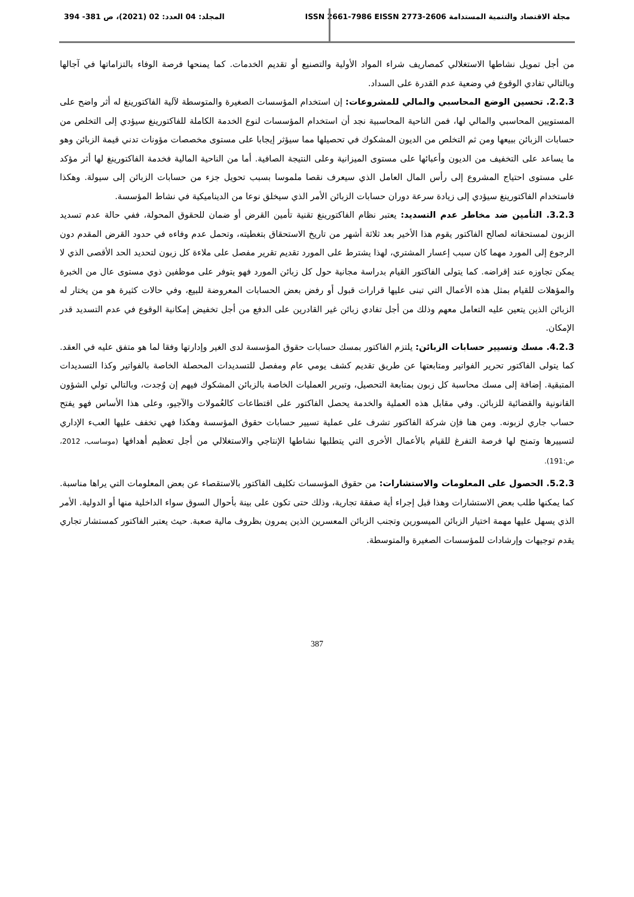مجلة الاقتصاد والتنمية المستدامة ISSN 2661-7986 EISSN 2773-2606
المجلد: 04 العدد: 02 (2021)، ص 381- 394
من أجل تمويل نشاطها الاستغلالي كمصاريف شراء المواد الأولية والتصنيع أو تقديم الخدمات. كما يمنحها فرصة الوفاء بالتزاماتها في آجالها وبالتالي تفادي الوقوع في وضعية عدم القدرة على السداد.
2.2.3. تحسين الوضع المحاسبي والمالي للمشروعات: إن استخدام المؤسسات الصغيرة والمتوسطة لآلية الفاكتورينغ له أثر واضح على المستويين المحاسبي والمالي لها، فمن الناحية المحاسبية نجد أن استخدام المؤسسات لنوع الخدمة الكاملة للفاكتورينغ سيؤدي إلى التخلص من حسابات الزبائن ببيعها ومن ثم التخلص من الديون المشكوك في تحصيلها مما سيؤثر إيجابا على مستوى مخصصات مؤونات تدني قيمة الزبائن وهو ما يساعد على التخفيف من الديون وأعبائها على مستوى الميزانية وعلى النتيجة الصافية. أما من الناحية المالية فخدمة الفاكتورينغ لها أثر مؤكد على مستوى احتياج المشروع إلى رأس المال العامل الذي سيعرف نقصا ملموسا بسبب تحويل جزء من حسابات الزبائن إلى سيولة. وهكذا فاستخدام الفاكتورينغ سيؤدي إلى زيادة سرعة دوران حسابات الزبائن الأمر الذي سيخلق نوعا من الديناميكية في نشاط المؤسسة.
3.2.3. التأمين ضد مخاطر عدم التسديد: يعتبر نظام الفاكتورينغ تقنية تأمين القرض أو ضمان للحقوق المحولة، ففي حالة عدم تسديد الزبون لمستحقاته لصالح الفاكتور يقوم هذا الأخير بعد ثلاثة أشهر من تاريخ الاستحقاق بتغطيته، وتحمل عدم وفاءه في حدود القرض المقدم دون الرجوع إلى المورد مهما كان سبب إعسار المشتري، لهذا يشترط على المورد تقديم تقرير مفصل على ملاءة كل زبون لتحديد الحد الأقصى الذي لا يمكن تجاوزه عند إقراضه. كما يتولى الفاكتور القيام بدراسة مجانية حول كل زبائن المورد فهو يتوفر على موظفين ذوي مستوى عال من الخبرة والمؤهلات للقيام بمثل هذه الأعمال التي تبنى عليها قرارات قبول أو رفض بعض الحسابات المعروضة للبيع، وفي حالات كثيرة هو من يختار له الزبائن الذين يتعين عليه التعامل معهم وذلك من أجل تفادي زبائن غير القادرين على الدفع من أجل تخفيض إمكانية الوقوع في عدم التسديد قدر الإمكان.
4.2.3. مسك وتسيير حسابات الزبائن: يلتزم الفاكتور بمسك حسابات حقوق المؤسسة لدى الغير وإدارتها وفقا لما هو متفق عليه في العقد. كما يتولى الفاكتور تحرير الفواتير ومتابعتها عن طريق تقديم كشف يومي عام ومفصل للتسديدات المحصلة الخاصة بالفواتير وكذا التسديدات المتبقية. إضافة إلى مسك محاسبة كل زبون بمتابعة التحصيل، وتبرير العمليات الخاصة بالزبائن المشكوك فيهم إن وُجدت، وبالتالي تولي الشؤون القانونية والقضائية للزبائن. وفي مقابل هذه العملية والخدمة يحصل الفاكتور على اقتطاعات كالعُمولات والآجيو، وعلى هذا الأساس فهو يفتح حساب جاري لزبونه. ومن هنا فإن شركة الفاكتور تشرف على عملية تسيير حسابات حقوق المؤسسة وهكذا فهي تخفف عليها العبء الإداري لتسييرها وتمنح لها فرصة التفرغ للقيام بالأعمال الأخرى التي يتطلبها نشاطها الإنتاجي والاستغلالي من أجل تعظيم أهدافها (موساسب، 2012، ص:191).
5.2.3. الحصول على المعلومات والاستشارات: من حقوق المؤسسات تكليف الفاكتور بالاستقصاء عن بعض المعلومات التي يراها مناسبة. كما يمكنها طلب بعض الاستشارات وهذا قبل إجراء أية صفقة تجارية، وذلك حتى تكون على بينة بأحوال السوق سواء الداخلية منها أو الدولية. الأمر الذي يسهل عليها مهمة اختيار الزبائن الميسورين وتجنب الزبائن المعسرين الذين يمرون بظروف مالية صعبة. حيث يعتبر الفاكتور كمستشار تجاري يقدم توجيهات وإرشادات للمؤسسات الصغيرة والمتوسطة.
387